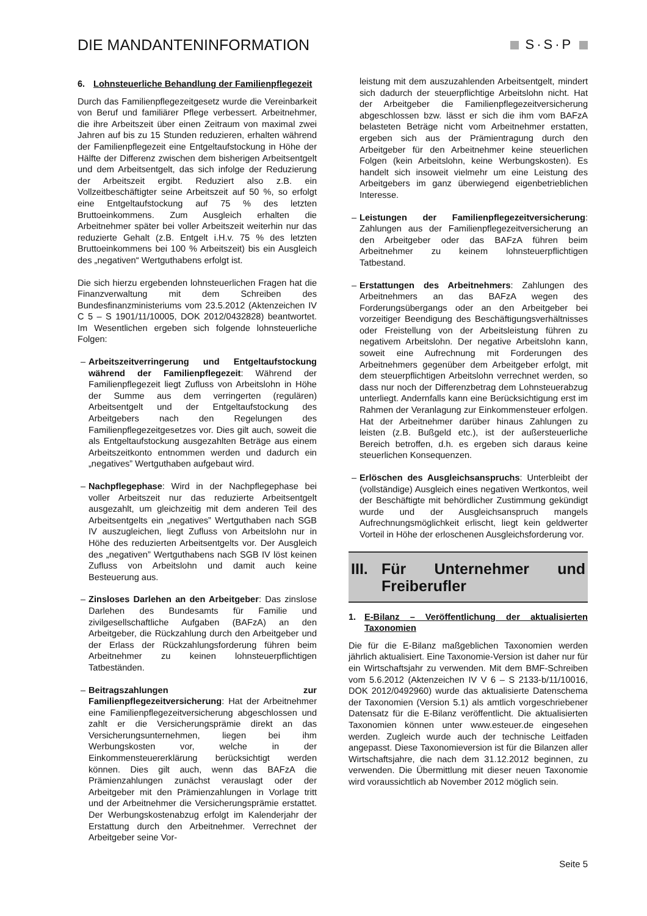DIE MANDANTENINFORMATION S·S·P
6. Lohnsteuerliche Behandlung der Familienpflegezeit
Durch das Familienpflegezeitgesetz wurde die Vereinbarkeit von Beruf und familiärer Pflege verbessert. Arbeitnehmer, die ihre Arbeitszeit über einen Zeitraum von maximal zwei Jahren auf bis zu 15 Stunden reduzieren, erhalten während der Familienpflegezeit eine Entgeltaufstockung in Höhe der Hälfte der Differenz zwischen dem bisherigen Arbeitsentgelt und dem Arbeitsentgelt, das sich infolge der Reduzierung der Arbeitszeit ergibt. Reduziert also z.B. ein Vollzeitbeschäftigter seine Arbeitszeit auf 50 %, so erfolgt eine Entgeltaufstockung auf 75 % des letzten Bruttoeinkommens. Zum Ausgleich erhalten die Arbeitnehmer später bei voller Arbeitszeit weiterhin nur das reduzierte Gehalt (z.B. Entgelt i.H.v. 75 % des letzten Bruttoeinkommens bei 100 % Arbeitszeit) bis ein Ausgleich des „negativen“ Wertguthabens erfolgt ist.
Die sich hierzu ergebenden lohnsteuerlichen Fragen hat die Finanzverwaltung mit dem Schreiben des Bundesfinanzministeriums vom 23.5.2012 (Aktenzeichen IV C 5 – S 1901/11/10005, DOK 2012/0432828) beantwortet. Im Wesentlichen ergeben sich folgende lohnsteuerliche Folgen:
– Arbeitszeitverringerung und Entgeltaufstockung während der Familienpflegezeit: Während der Familienpflegezeit liegt Zufluss von Arbeitslohn in Höhe der Summe aus dem verringerten (regulären) Arbeitsentgelt und der Entgeltaufstockung des Arbeitgebers nach den Regelungen des Familienpflegezeitgesetzes vor. Dies gilt auch, soweit die als Entgeltaufstockung ausgezahlten Beträge aus einem Arbeitszeitkonto entnommen werden und dadurch ein „negatives” Wertguthaben aufgebaut wird.
– Nachpflegephase: Wird in der Nachpflegephase bei voller Arbeitszeit nur das reduzierte Arbeitsentgelt ausgezahlt, um gleichzeitig mit dem anderen Teil des Arbeitsentgelts ein „negatives” Wertguthaben nach SGB IV auszugleichen, liegt Zufluss von Arbeitslohn nur in Höhe des reduzierten Arbeitsentgelts vor. Der Ausgleich des „negativen” Wertguthabens nach SGB IV löst keinen Zufluss von Arbeitslohn und damit auch keine Besteuerung aus.
– Zinsloses Darlehen an den Arbeitgeber: Das zinslose Darlehen des Bundesamts für Familie und zivilgesellschaftliche Aufgaben (BAFzA) an den Arbeitgeber, die Rückzahlung durch den Arbeitgeber und der Erlass der Rückzahlungsforderung führen beim Arbeitnehmer zu keinen lohnsteuerpflichtigen Tatbeständen.
– Beitragszahlungen zur Familienpflegezeitversicherung: Hat der Arbeitnehmer eine Familienpflegezeitversicherung abgeschlossen und zahlt er die Versicherungsprämie direkt an das Versicherungsunternehmen, liegen bei ihm Werbungskosten vor, welche in der Einkommensteuererklärung berücksichtigt werden können. Dies gilt auch, wenn das BAFzA die Prämienzahlungen zunächst verauslagt oder der Arbeitgeber mit den Prämienzahlungen in Vorlage tritt und der Arbeitnehmer die Versicherungsprämie erstattet. Der Werbungskostenabzug erfolgt im Kalenderjahr der Erstattung durch den Arbeitnehmer. Verrechnet der Arbeitgeber seine Vor-
leistung mit dem auszuzahlenden Arbeitsentgelt, mindert sich dadurch der steuerpflichtige Arbeitslohn nicht. Hat der Arbeitgeber die Familienpflegezeitversicherung abgeschlossen bzw. lässt er sich die ihm vom BAFzA belasteten Beträge nicht vom Arbeitnehmer erstatten, ergeben sich aus der Prämientragung durch den Arbeitgeber für den Arbeitnehmer keine steuerlichen Folgen (kein Arbeitslohn, keine Werbungskosten). Es handelt sich insoweit vielmehr um eine Leistung des Arbeitgebers im ganz überwiegend eigenbetrieblichen Interesse.
– Leistungen der Familienpflegezeitversicherung: Zahlungen aus der Familienpflegezeitversicherung an den Arbeitgeber oder das BAFzA führen beim Arbeitnehmer zu keinem lohnsteuerpflichtigen Tatbestand.
– Erstattungen des Arbeitnehmers: Zahlungen des Arbeitnehmers an das BAFzA wegen des Forderungsübergangs oder an den Arbeitgeber bei vorzeitiger Beendigung des Beschäftigungsverhältnisses oder Freistellung von der Arbeitsleistung führen zu negativem Arbeitslohn. Der negative Arbeitslohn kann, soweit eine Aufrechnung mit Forderungen des Arbeitnehmers gegenüber dem Arbeitgeber erfolgt, mit dem steuerpflichtigen Arbeitslohn verrechnet werden, so dass nur noch der Differenzbetrag dem Lohnsteuerabzug unterliegt. Andernfalls kann eine Berücksichtigung erst im Rahmen der Veranlagung zur Einkommensteuer erfolgen. Hat der Arbeitnehmer darüber hinaus Zahlungen zu leisten (z.B. Bußgeld etc.), ist der außersteuerliche Bereich betroffen, d.h. es ergeben sich daraus keine steuerlichen Konsequenzen.
– Erlöschen des Ausgleichsanspruchs: Unterbleibt der (vollständige) Ausgleich eines negativen Wertkontos, weil der Beschäftigte mit behördlicher Zustimmung gekündigt wurde und der Ausgleichsanspruch mangels Aufrechnungsmöglichkeit erlischt, liegt kein geldwerter Vorteil in Höhe der erloschenen Ausgleichsforderung vor.
III.
Für Unternehmer und Freiberufler
1. E-Bilanz – Veröffentlichung der aktualisierten Taxonomien
Die für die E-Bilanz maßgeblichen Taxonomien werden jährlich aktualisiert. Eine Taxonomie-Version ist daher nur für ein Wirtschaftsjahr zu verwenden. Mit dem BMF-Schreiben vom 5.6.2012 (Aktenzeichen IV V 6 – S 2133-b/11/10016, DOK 2012/0492960) wurde das aktualisierte Datenschema der Taxonomien (Version 5.1) als amtlich vorgeschriebener Datensatz für die E-Bilanz veröffentlicht. Die aktualisierten Taxonomien können unter www.esteuer.de eingesehen werden. Zugleich wurde auch der technische Leitfaden angepasst. Diese Taxonomieversion ist für die Bilanzen aller Wirtschaftsjahre, die nach dem 31.12.2012 beginnen, zu verwenden. Die Übermittlung mit dieser neuen Taxonomie wird voraussichtlich ab November 2012 möglich sein.
Seite 5